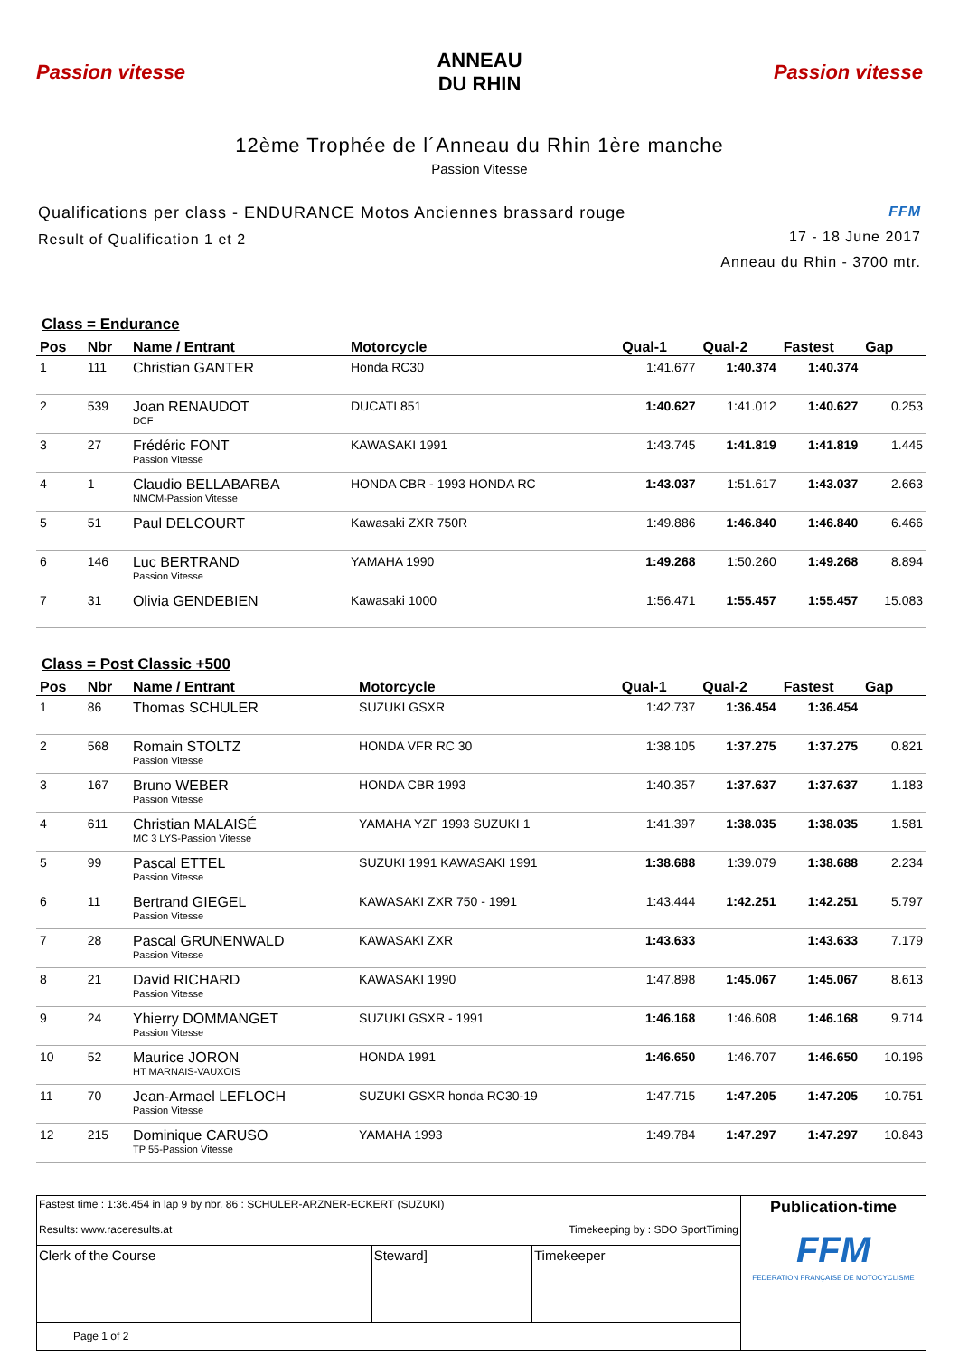Passion vitesse
ANNEAU
DU RHIN
Passion vitesse
12ème Trophée de l´Anneau du Rhin 1ère manche
Passion Vitesse
Qualifications per class - ENDURANCE Motos Anciennes brassard rouge
Result of Qualification 1 et 2
FFM
17 - 18 June 2017
Anneau du Rhin - 3700 mtr.
Class = Endurance
| Pos | Nbr | Name / Entrant | Motorcycle | Qual-1 | Qual-2 | Fastest | Gap |
| --- | --- | --- | --- | --- | --- | --- | --- |
| 1 | 111 | Christian GANTER | Honda RC30 | 1:41.677 | 1:40.374 | 1:40.374 | |
| 2 | 539 | Joan RENAUDOT DCF | DUCATI 851 | 1:40.627 | 1:41.012 | 1:40.627 | 0.253 |
| 3 | 27 | Frédéric FONT Passion Vitesse | KAWASAKI 1991 | 1:43.745 | 1:41.819 | 1:41.819 | 1.445 |
| 4 | 1 | Claudio BELLABARBA NMCM-Passion Vitesse | HONDA CBR - 1993 HONDA RC | 1:43.037 | 1:51.617 | 1:43.037 | 2.663 |
| 5 | 51 | Paul DELCOURT | Kawasaki ZXR 750R | 1:49.886 | 1:46.840 | 1:46.840 | 6.466 |
| 6 | 146 | Luc BERTRAND Passion Vitesse | YAMAHA 1990 | 1:49.268 | 1:50.260 | 1:49.268 | 8.894 |
| 7 | 31 | Olivia GENDEBIEN | Kawasaki 1000 | 1:56.471 | 1:55.457 | 1:55.457 | 15.083 |
Class = Post Classic +500
| Pos | Nbr | Name / Entrant | Motorcycle | Qual-1 | Qual-2 | Fastest | Gap |
| --- | --- | --- | --- | --- | --- | --- | --- |
| 1 | 86 | Thomas SCHULER | SUZUKI GSXR | 1:42.737 | 1:36.454 | 1:36.454 | |
| 2 | 568 | Romain STOLTZ Passion Vitesse | HONDA VFR RC 30 | 1:38.105 | 1:37.275 | 1:37.275 | 0.821 |
| 3 | 167 | Bruno WEBER Passion Vitesse | HONDA CBR 1993 | 1:40.357 | 1:37.637 | 1:37.637 | 1.183 |
| 4 | 611 | Christian MALAISÉ MC 3 LYS-Passion Vitesse | YAMAHA YZF 1993 SUZUKI 1 | 1:41.397 | 1:38.035 | 1:38.035 | 1.581 |
| 5 | 99 | Pascal ETTEL Passion Vitesse | SUZUKI 1991 KAWASAKI 1991 | 1:38.688 | 1:39.079 | 1:38.688 | 2.234 |
| 6 | 11 | Bertrand GIEGEL Passion Vitesse | KAWASAKI ZXR 750 - 1991 | 1:43.444 | 1:42.251 | 1:42.251 | 5.797 |
| 7 | 28 | Pascal GRUNENWALD Passion Vitesse | KAWASAKI ZXR | 1:43.633 | | 1:43.633 | 7.179 |
| 8 | 21 | David RICHARD Passion Vitesse | KAWASAKI 1990 | 1:47.898 | 1:45.067 | 1:45.067 | 8.613 |
| 9 | 24 | Yhierry DOMMANGET Passion Vitesse | SUZUKI GSXR - 1991 | 1:46.168 | 1:46.608 | 1:46.168 | 9.714 |
| 10 | 52 | Maurice JORON HT MARNAIS-VAUXOIS | HONDA 1991 | 1:46.650 | 1:46.707 | 1:46.650 | 10.196 |
| 11 | 70 | Jean-Armael LEFLOCH Passion Vitesse | SUZUKI GSXR honda RC30-19 | 1:47.715 | 1:47.205 | 1:47.205 | 10.751 |
| 12 | 215 | Dominique CARUSO TP 55-Passion Vitesse | YAMAHA 1993 | 1:49.784 | 1:47.297 | 1:47.297 | 10.843 |
| Fastest time : 1:36.454 in lap 9 by nbr. 86 : SCHULER-ARZNER-ECKERT (SUZUKI) Results: www.raceresults.at Timekeeping by : SDO SportTiming | | | Publication-time FFM FEDERATION FRANÇAISE DE MOTOCYCLISME |
| Clerk of the Course | Steward] | Timekeeper | |
| Page 1 of 2 | | | |